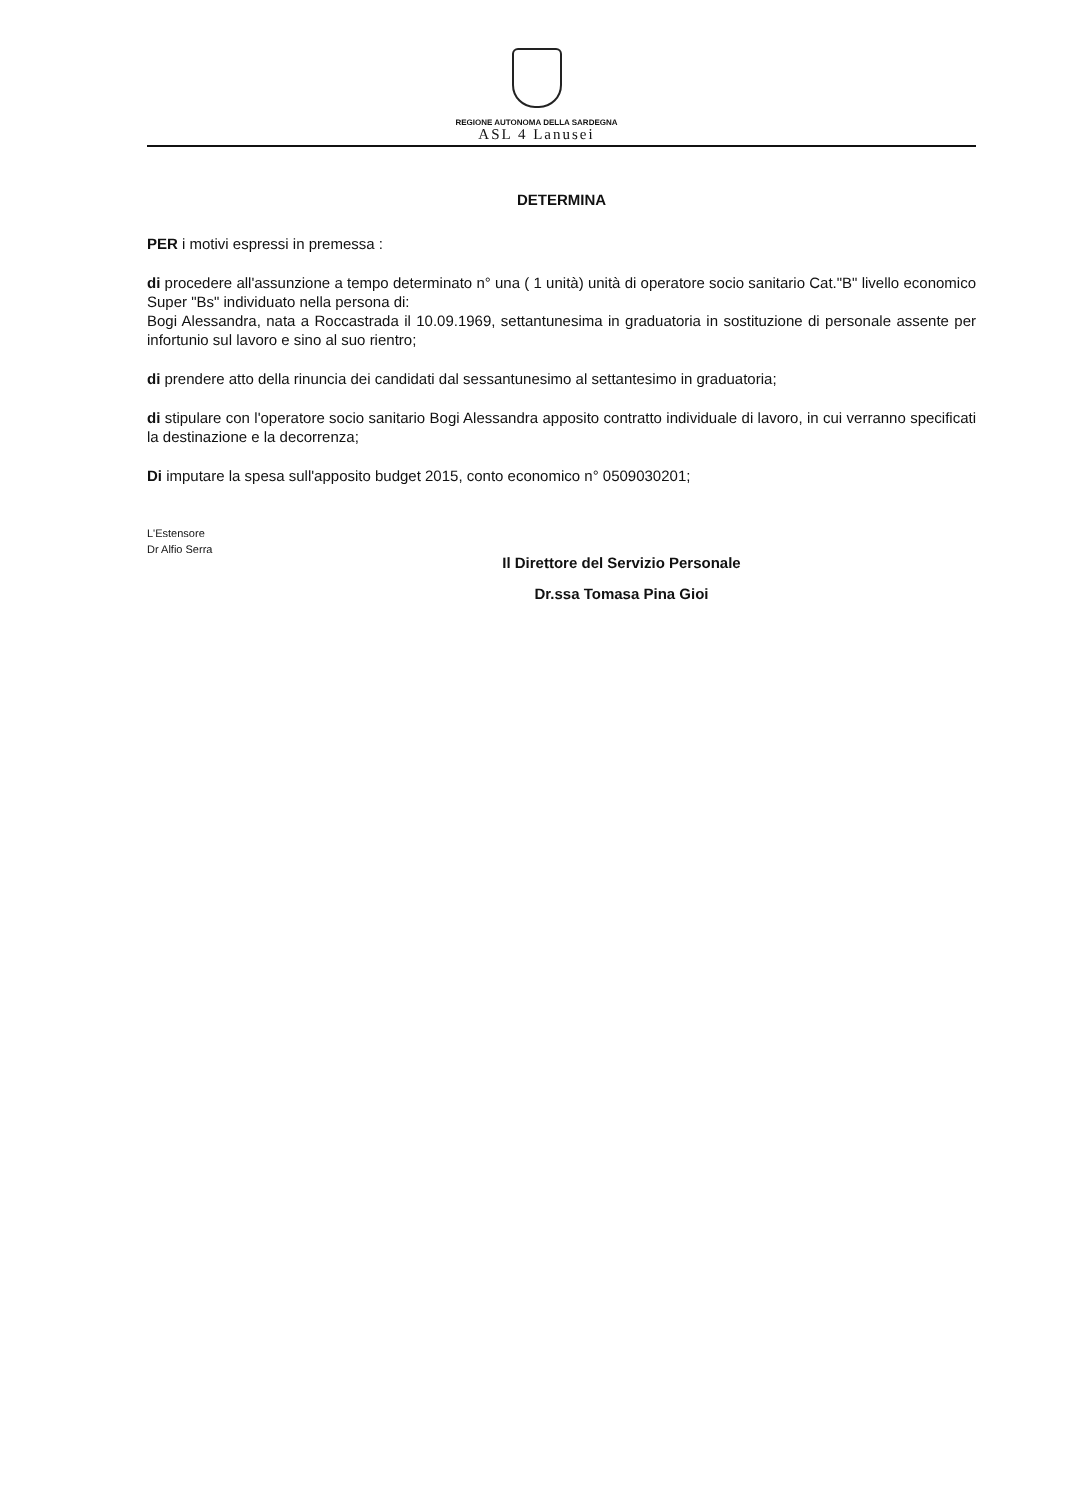REGIONE AUTONOMA DELLA SARDEGNA
ASL 4 Lanusei
DETERMINA
PER i motivi espressi in premessa :
di procedere all'assunzione a tempo determinato n° una ( 1 unità) unità di operatore socio sanitario Cat."B" livello economico Super "Bs" individuato nella persona di:
Bogi Alessandra, nata a Roccastrada il 10.09.1969, settantunesima in graduatoria in sostituzione di personale assente per infortunio sul lavoro e sino al suo rientro;
di prendere atto della rinuncia dei candidati dal sessantunesimo al settantesimo in graduatoria;
di stipulare con l'operatore socio sanitario Bogi Alessandra apposito contratto individuale di lavoro, in cui verranno specificati la destinazione e la decorrenza;
Di imputare la spesa sull'apposito budget 2015, conto economico n° 0509030201;
L'Estensore
Dr Alfio Serra
Il Direttore del Servizio Personale
Dr.ssa Tomasa Pina Gioi